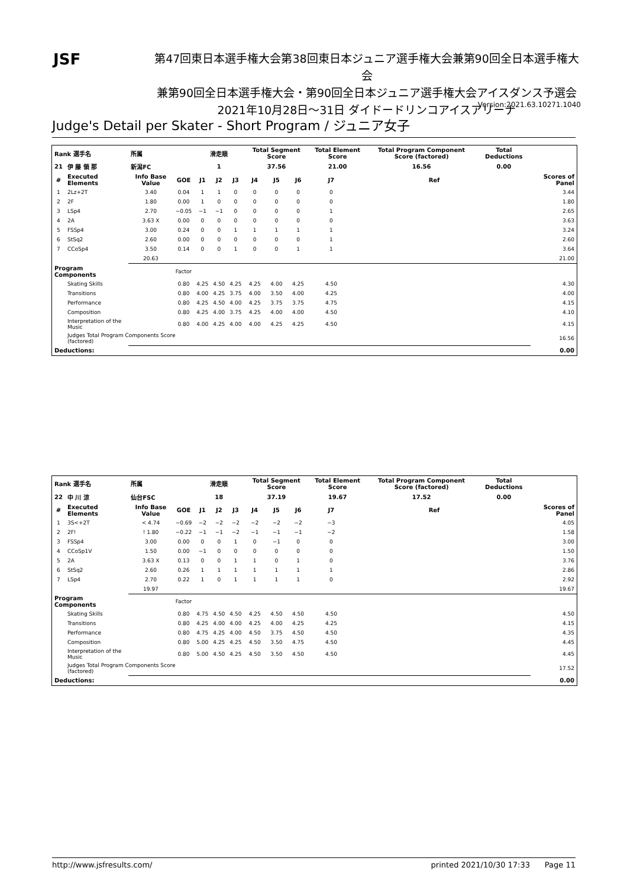JSF
第47回東日本選手権大会第38回東日本ジュニア選手権大会兼第90回全日本選手権大会
兼第90回全日本選手権大会・第90回全日本ジュニア選手権大会アイスダンス予選会
2021年10月28日～31日 ダイドードリンコアイスアリーナ
Version:2021.63.10271.1040
Judge's Detail per Skater - Short Program / ジュニア女子
| Rank 選手名 | | 所属 | | 滑走順 | | | Total Segment Score | | | Total Element Score | | Total Program Component Score (factored) | | Total Deductions | |
| --- | --- | --- | --- | --- | --- | --- | --- | --- | --- | --- | --- | --- | --- | --- | --- |
| 21 | 伊 藤 領 那 | 新潟FC | | 1 | | | 37.56 | | | 21.00 | | 16.56 | | 0.00 | |
| # | Executed Elements | Info Base Value | GOE | J1 | J2 | J3 | J4 | J5 | J6 | J7 | | | Ref | | Scores of Panel |
| 1 | 2Lz+2T | 3.40 | 0.04 | 1 | 1 | 0 | 0 | 0 | 0 | 0 | | | | | 3.44 |
| 2 | 2F | 1.80 | 0.00 | 1 | 0 | 0 | 0 | 0 | 0 | 0 | | | | | 1.80 |
| 3 | LSp4 | 2.70 | −0.05 | −1 | −1 | 0 | 0 | 0 | 0 | 1 | | | | | 2.65 |
| 4 | 2A | 3.63 X | 0.00 | 0 | 0 | 0 | 0 | 0 | 0 | 0 | | | | | 3.63 |
| 5 | FSSp4 | 3.00 | 0.24 | 0 | 0 | 1 | 1 | 1 | 1 | 1 | | | | | 3.24 |
| 6 | StSq2 | 2.60 | 0.00 | 0 | 0 | 0 | 0 | 0 | 0 | 1 | | | | | 2.60 |
| 7 | CCoSp4 | 3.50 | 0.14 | 0 | 0 | 1 | 0 | 0 | 1 | 1 | | | | | 3.64 |
| | | 20.63 | | | | | | | | | | | | | 21.00 |
| Program Components | | | Factor | | | | | | | | | | | | |
| | Skating Skills | | 0.80 | 4.25 | 4.50 | 4.25 | 4.25 | 4.00 | 4.25 | 4.50 | | | | | 4.30 |
| | Transitions | | 0.80 | 4.00 | 4.25 | 3.75 | 4.00 | 3.50 | 4.00 | 4.25 | | | | | 4.00 |
| | Performance | | 0.80 | 4.25 | 4.50 | 4.00 | 4.25 | 3.75 | 3.75 | 4.75 | | | | | 4.15 |
| | Composition | | 0.80 | 4.25 | 4.00 | 3.75 | 4.25 | 4.00 | 4.00 | 4.50 | | | | | 4.10 |
| | Interpretation of the Music | | 0.80 | 4.00 | 4.25 | 4.00 | 4.00 | 4.25 | 4.25 | 4.50 | | | | | 4.15 |
| | Judges Total Program Components Score (factored) | | | | | | | | | | | | | | 16.56 |
| Deductions: | | | | | | | | | | | | | | | 0.00 |
| Rank 選手名 | | 所属 | | 滑走順 | | | Total Segment Score | | | Total Element Score | | Total Program Component Score (factored) | | Total Deductions | |
| --- | --- | --- | --- | --- | --- | --- | --- | --- | --- | --- | --- | --- | --- | --- | --- |
| 22 | 中 川 涼 | 仙台FSC | | 18 | | | 37.19 | | | 19.67 | | 17.52 | | 0.00 | |
| # | Executed Elements | Info Base Value | GOE | J1 | J2 | J3 | J4 | J5 | J6 | J7 | | | Ref | | Scores of Panel |
| 1 | 3S<+2T | < 4.74 | −0.69 | −2 | −2 | −2 | −2 | −2 | −2 | −3 | | | | | 4.05 |
| 2 | 2F! | ! 1.80 | −0.22 | −1 | −1 | −2 | −1 | −1 | −1 | −2 | | | | | 1.58 |
| 3 | FSSp4 | 3.00 | 0.00 | 0 | 0 | 1 | 0 | −1 | 0 | 0 | | | | | 3.00 |
| 4 | CCoSp1V | 1.50 | 0.00 | −1 | 0 | 0 | 0 | 0 | 0 | 0 | | | | | 1.50 |
| 5 | 2A | 3.63 X | 0.13 | 0 | 0 | 1 | 1 | 0 | 1 | 0 | | | | | 3.76 |
| 6 | StSq2 | 2.60 | 0.26 | 1 | 1 | 1 | 1 | 1 | 1 | 1 | | | | | 2.86 |
| 7 | LSp4 | 2.70 | 0.22 | 1 | 0 | 1 | 1 | 1 | 1 | 0 | | | | | 2.92 |
| | | 19.97 | | | | | | | | | | | | | 19.67 |
| Program Components | | | Factor | | | | | | | | | | | | |
| | Skating Skills | | 0.80 | 4.75 | 4.50 | 4.50 | 4.25 | 4.50 | 4.50 | 4.50 | | | | | 4.50 |
| | Transitions | | 0.80 | 4.25 | 4.00 | 4.00 | 4.25 | 4.00 | 4.25 | 4.25 | | | | | 4.15 |
| | Performance | | 0.80 | 4.75 | 4.25 | 4.00 | 4.50 | 3.75 | 4.50 | 4.50 | | | | | 4.35 |
| | Composition | | 0.80 | 5.00 | 4.25 | 4.25 | 4.50 | 3.50 | 4.75 | 4.50 | | | | | 4.45 |
| | Interpretation of the Music | | 0.80 | 5.00 | 4.50 | 4.25 | 4.50 | 3.50 | 4.50 | 4.50 | | | | | 4.45 |
| | Judges Total Program Components Score (factored) | | | | | | | | | | | | | | 17.52 |
| Deductions: | | | | | | | | | | | | | | | 0.00 |
http://www.jsfresults.com/ printed 2021/10/30 17:33 Page 11